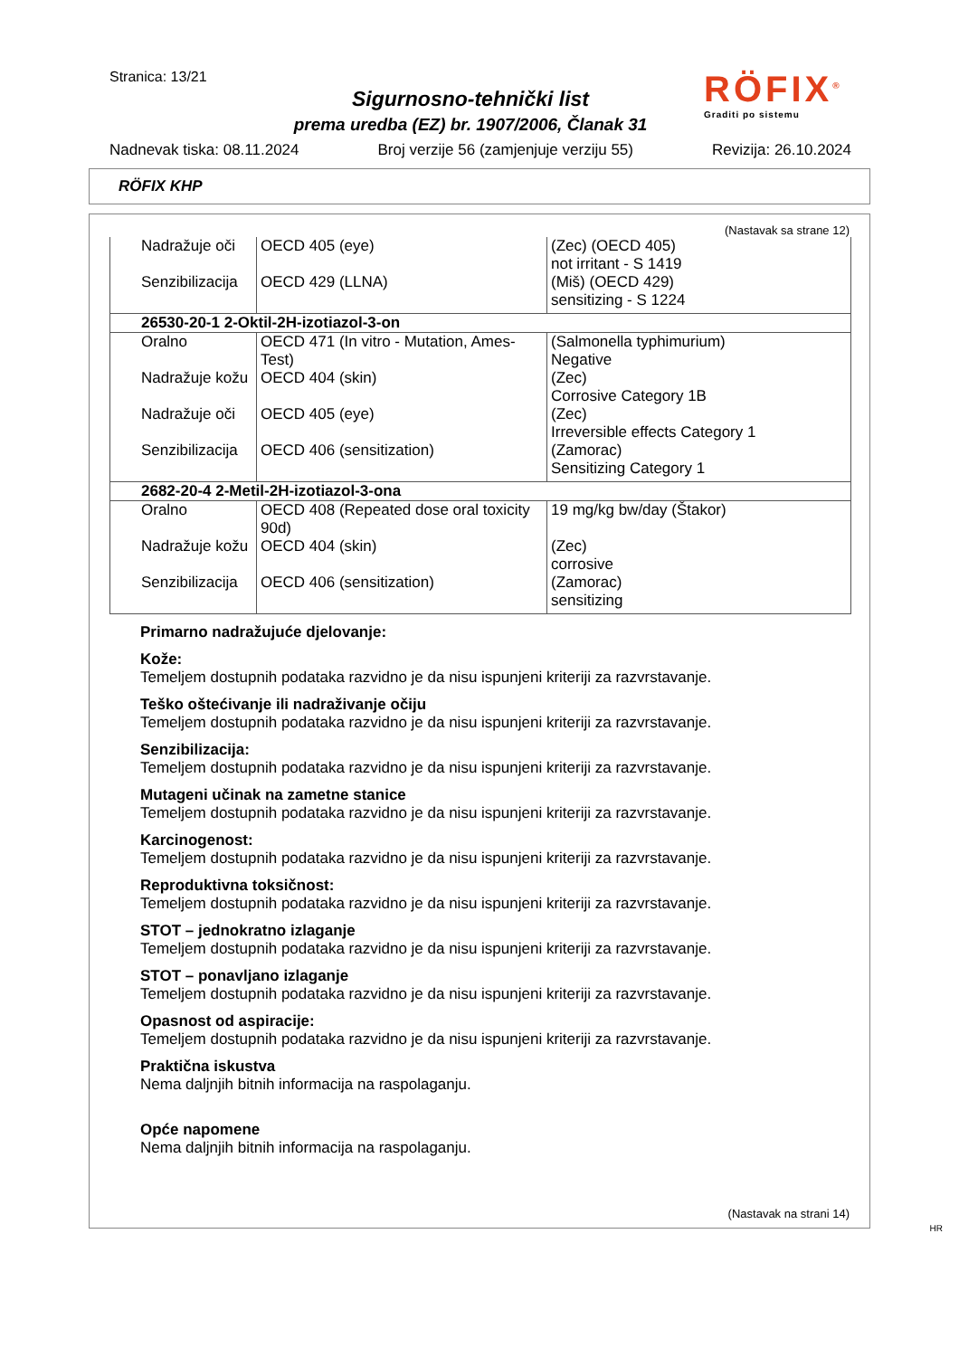Stranica: 13/21
Sigurnosno-tehnički list
prema uredba (EZ) br. 1907/2006, Članak 31
RÖFIX<sup>®</sup>
Graditi po sistemu
Nadnevak tiska: 08.11.2024 Broj verzije 56 (zamjenjuje verziju 55) Revizija: 26.10.2024
RÖFIX KHP
(Nastavak sa strane 12)
| Nadražuje oči | OECD 405 (eye) | (Zec) (OECD 405) not irritant - S 1419 |
| Senzibilizacija | OECD 429 (LLNA) | (Miš) (OECD 429) sensitizing - S 1224 |
| 26530-20-1 2-Oktil-2H-izotiazol-3-on | | |
| Oralno | OECD 471 (In vitro - Mutation, Ames-Test) | (Salmonella typhimurium) Negative |
| Nadražuje kožu | OECD 404 (skin) | (Zec) Corrosive Category 1B |
| Nadražuje oči | OECD 405 (eye) | (Zec) Irreversible effects Category 1 |
| Senzibilizacija | OECD 406 (sensitization) | (Zamorac) Sensitizing Category 1 |
| 2682-20-4 2-Metil-2H-izotiazol-3-ona | | |
| Oralno | OECD 408 (Repeated dose oral toxicity 90d) | 19 mg/kg bw/day (Štakor) |
| Nadražuje kožu | OECD 404 (skin) | (Zec) corrosive |
| Senzibilizacija | OECD 406 (sensitization) | (Zamorac) sensitizing |
Primarno nadražujuće djelovanje:
Kože:
Temeljem dostupnih podataka razvidno je da nisu ispunjeni kriteriji za razvrstavanje.
Teško oštećivanje ili nadraživanje očiju
Temeljem dostupnih podataka razvidno je da nisu ispunjeni kriteriji za razvrstavanje.
Senzibilizacija:
Temeljem dostupnih podataka razvidno je da nisu ispunjeni kriteriji za razvrstavanje.
Mutageni učinak na zametne stanice
Temeljem dostupnih podataka razvidno je da nisu ispunjeni kriteriji za razvrstavanje.
Karcinogenost:
Temeljem dostupnih podataka razvidno je da nisu ispunjeni kriteriji za razvrstavanje.
Reproduktivna toksičnost:
Temeljem dostupnih podataka razvidno je da nisu ispunjeni kriteriji za razvrstavanje.
STOT – jednokratno izlaganje
Temeljem dostupnih podataka razvidno je da nisu ispunjeni kriteriji za razvrstavanje.
STOT – ponavljano izlaganje
Temeljem dostupnih podataka razvidno je da nisu ispunjeni kriteriji za razvrstavanje.
Opasnost od aspiracije:
Temeljem dostupnih podataka razvidno je da nisu ispunjeni kriteriji za razvrstavanje.
Praktična iskustva
Nema daljnjih bitnih informacija na raspolaganju.
Opće napomene
Nema daljnjih bitnih informacija na raspolaganju.
(Nastavak na strani 14)
HR